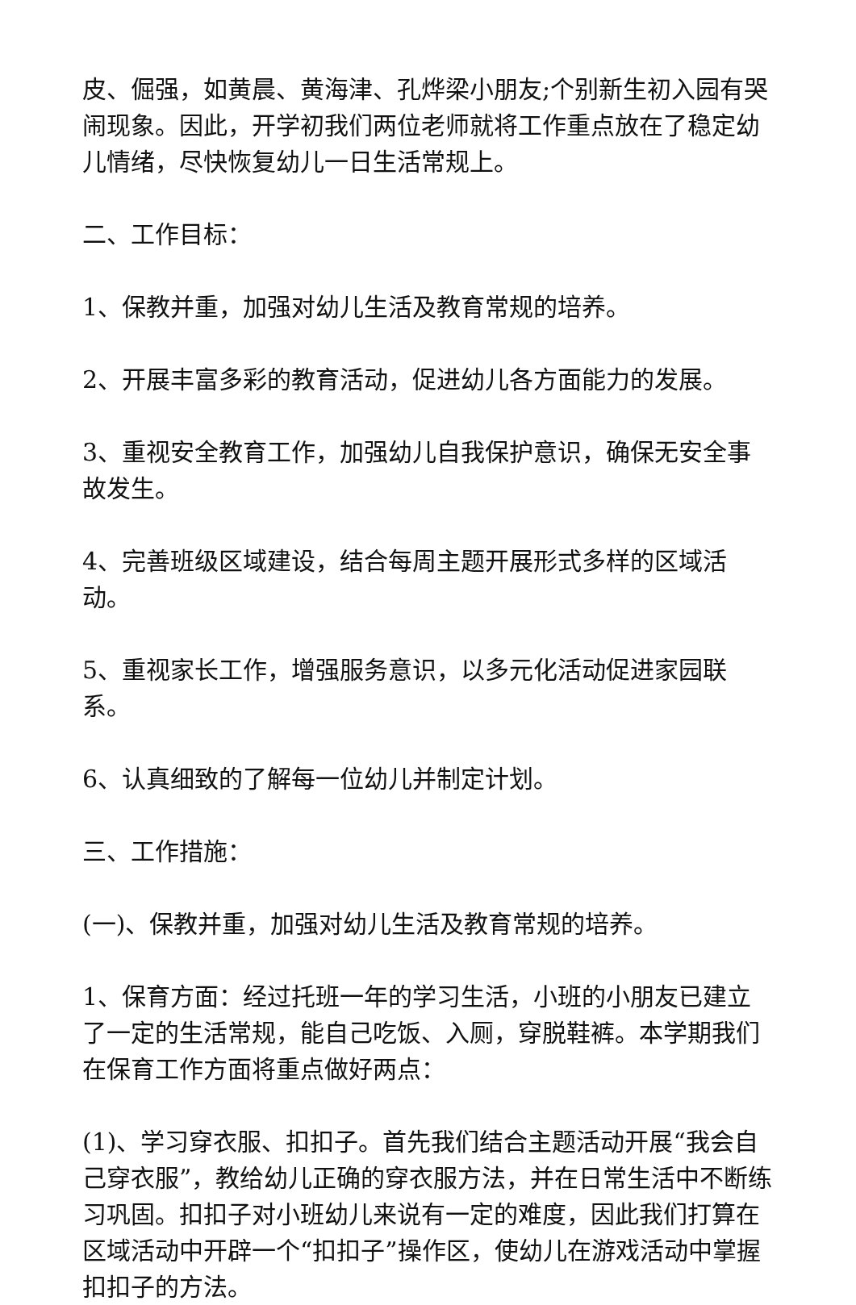皮、倔强，如黄晨、黄海津、孔烨梁小朋友;个别新生初入园有哭闹现象。因此，开学初我们两位老师就将工作重点放在了稳定幼儿情绪，尽快恢复幼儿一日生活常规上。
二、工作目标：
1、保教并重，加强对幼儿生活及教育常规的培养。
2、开展丰富多彩的教育活动，促进幼儿各方面能力的发展。
3、重视安全教育工作，加强幼儿自我保护意识，确保无安全事故发生。
4、完善班级区域建设，结合每周主题开展形式多样的区域活动。
5、重视家长工作，增强服务意识，以多元化活动促进家园联系。
6、认真细致的了解每一位幼儿并制定计划。
三、工作措施：
(一)、保教并重，加强对幼儿生活及教育常规的培养。
1、保育方面：经过托班一年的学习生活，小班的小朋友已建立了一定的生活常规，能自己吃饭、入厕，穿脱鞋裤。本学期我们在保育工作方面将重点做好两点：
(1)、学习穿衣服、扣扣子。首先我们结合主题活动开展“我会自己穿衣服”，教给幼儿正确的穿衣服方法，并在日常生活中不断练习巩固。扣扣子对小班幼儿来说有一定的难度，因此我们打算在区域活动中开辟一个“扣扣子”操作区，使幼儿在游戏活动中掌握扣扣子的方法。